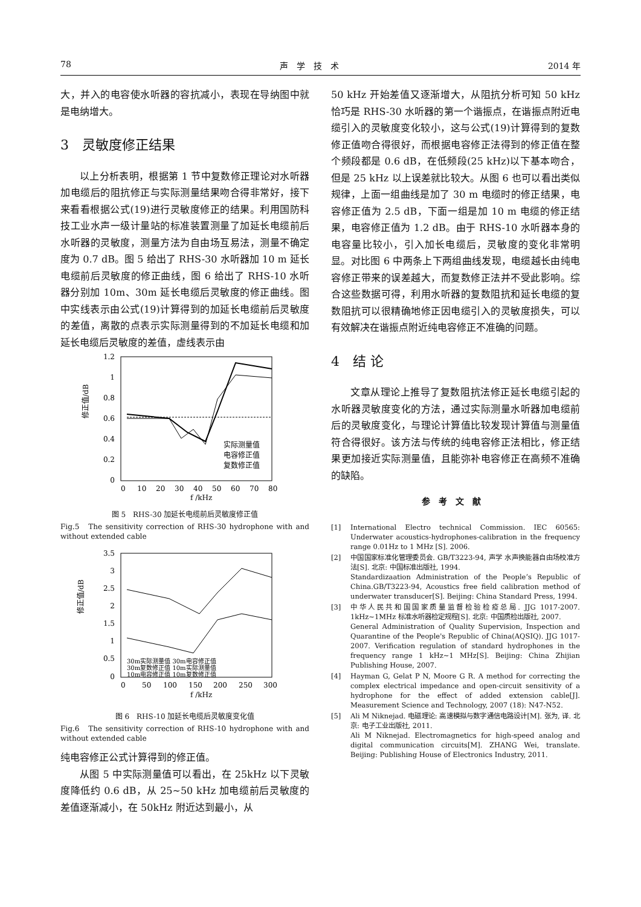78 声　学　技　术 2014 年
大，并入的电容使水听器的容抗减小，表现在导纳图中就是电纳增大。
3　灵敏度修正结果
以上分析表明，根据第 1 节中复数修正理论对水听器加电缆后的阻抗修正与实际测量结果吻合得非常好，接下来看看根据公式(19)进行灵敏度修正的结果。利用国防科技工业水声一级计量站的标准装置测量了加延长电缆前后水听器的灵敏度，测量方法为自由场互易法，测量不确定度为 0.7 dB。图 5 给出了 RHS-30 水听器加 10 m 延长电缆前后灵敏度的修正曲线，图 6 给出了 RHS-10 水听器分别加 10m、30m 延长电缆后灵敏度的修正曲线。图中实线表示由公式(19)计算得到的加延长电缆前后灵敏度的差值，离散的点表示实际测量得到的不加延长电缆和加延长电缆后灵敏度的差值，虚线表示由
1.2
1
0.8
0.6
0.4
0.2
0
0
10
20
30
40
50
60
70
80
f /kHz
修正值/dB
实际测量值
电容修正值
复数修正值
图 5　RHS-30 加延长电缆前后灵敏度修正值
Fig.5　The sensitivity correction of RHS-30 hydrophone with and without extended cable
3.5
3
2.5
2
1.5
1
0.5
0
0
50
100
150
200
250
300
f /kHz
修正值/dB
30m实际测量值 30m电容修正值
30m复数修正值 10m实际测量值
10m电容修正值 10m复数修正值
图 6　RHS-10 加延长电缆后灵敏度变化值
Fig.6　The sensitivity correction of RHS-10 hydrophone with and without extended cable
纯电容修正公式计算得到的修正值。
从图 5 中实际测量值可以看出，在 25kHz 以下灵敏度降低约 0.6 dB，从 25~50 kHz 加电缆前后灵敏度的差值逐渐减小，在 50kHz 附近达到最小，从
50 kHz 开始差值又逐渐增大，从阻抗分析可知 50 kHz 恰巧是 RHS-30 水听器的第一个谐振点，在谐振点附近电缆引入的灵敏度变化较小，这与公式(19)计算得到的复数修正值吻合得很好，而根据电容修正法得到的修正值在整个频段都是 0.6 dB，在低频段(25 kHz)以下基本吻合，但是 25 kHz 以上误差就比较大。从图 6 也可以看出类似规律，上面一组曲线是加了 30 m 电缆时的修正结果，电容修正值为 2.5 dB，下面一组是加 10 m 电缆的修正结果，电容修正值为 1.2 dB。由于 RHS-10 水听器本身的电容量比较小，引入加长电缆后，灵敏度的变化非常明显。对比图 6 中两条上下两组曲线发现，电缆越长由纯电容修正带来的误差越大，而复数修正法并不受此影响。综合这些数据可得，利用水听器的复数阻抗和延长电缆的复数阻抗可以很精确地修正因电缆引入的灵敏度损失，可以有效解决在谐振点附近纯电容修正不准确的问题。
4　结 论
文章从理论上推导了复数阻抗法修正延长电缆引起的水听器灵敏度变化的方法，通过实际测量水听器加电缆前后的灵敏度变化，与理论计算值比较发现计算值与测量值符合得很好。该方法与传统的纯电容修正法相比，修正结果更加接近实际测量值，且能弥补电容修正在高频不准确的缺陷。
参考文献
[1] International Electro technical Commission. IEC 60565: Underwater acoustics-hydrophones-calibration in the frequency range 0.01Hz to 1 MHz [S]. 2006.
[2] 中国国家标准化管理委员会. GB/T3223-94, 声学 水声换能器自由场校准方法[S]. 北京: 中国标准出版社, 1994.
Standardizaation Administration of the People’s Republic of China.GB/T3223-94, Acoustics free field calibration method of underwater transducer[S]. Beijing: China Standard Press, 1994.
[3] 中华人民共和国国家质量监督检验检疫总局. JJG 1017-2007. 1kHz~1MHz 标准水听器检定规程[S]. 北京: 中国质检出版社, 2007.
General Administration of Quality Supervision, Inspection and Quarantine of the People's Republic of China(AQSIQ). JJG 1017-2007. Verification regulation of standard hydrophones in the frequency range 1 kHz~1 MHz[S]. Beijing: China Zhijian Publishing House, 2007.
[4] Hayman G, Gelat P N, Moore G R. A method for correcting the complex electrical impedance and open-circuit sensitivity of a hydrophone for the effect of added extension cable[J]. Measurement Science and Technology, 2007 (18): N47-N52.
[5] Ali M Niknejad. 电磁理论: 高速模拟与数字通信电路设计[M]. 张为, 译. 北京: 电子工业出版社, 2011.
Ali M Niknejad. Electromagnetics for high-speed analog and digital communication circuits[M]. ZHANG Wei, translate. Beijing: Publishing House of Electronics Industry, 2011.